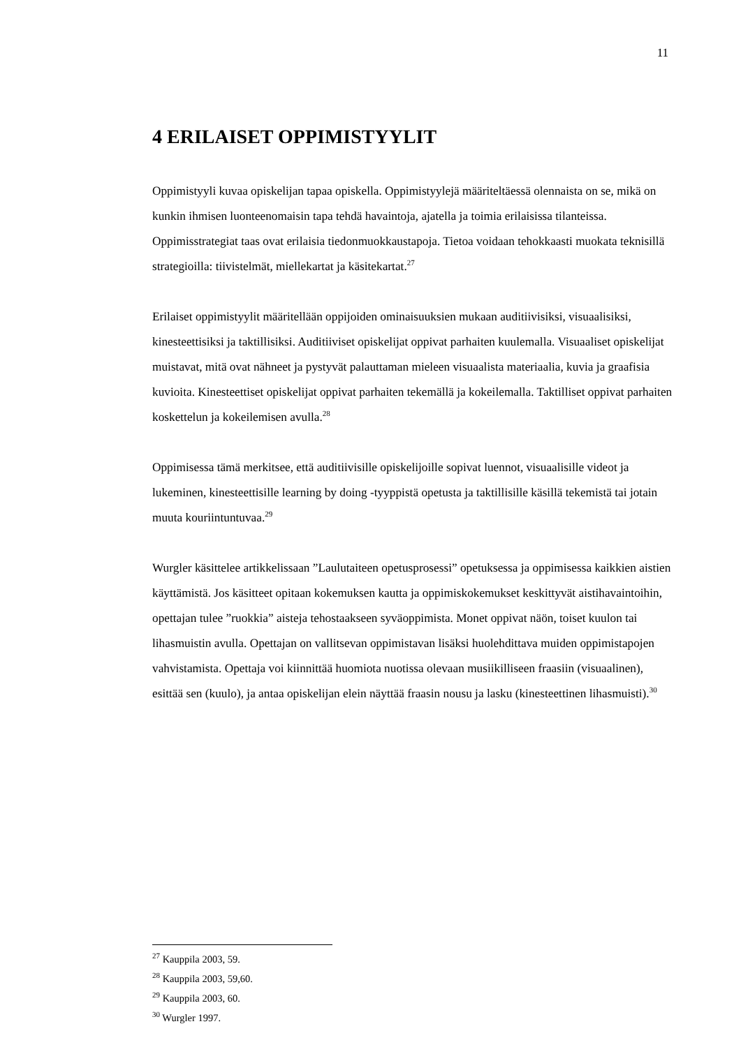11
4 ERILAISET OPPIMISTYYLIT
Oppimistyyli kuvaa opiskelijan tapaa opiskella. Oppimistyylejä määriteltäessä olennaista on se, mikä on kunkin ihmisen luonteenomaisin tapa tehdä havaintoja, ajatella ja toimia erilaisissa tilanteissa. Oppimisstrategiat taas ovat erilaisia tiedonmuokkaustapoja. Tietoa voidaan tehokkaasti muokata teknisillä strategioilla: tiivistelmät, miellekartat ja käsitekartat.<sup>27</sup>
Erilaiset oppimistyylit määritellään oppijoiden ominaisuuksien mukaan auditiivisiksi, visuaalisiksi, kinesteettisiksi ja taktillisiksi. Auditiiviset opiskelijat oppivat parhaiten kuulemalla. Visuaaliset opiskelijat muistavat, mitä ovat nähneet ja pystyvät palauttaman mieleen visuaalista materiaalia, kuvia ja graafisia kuvioita. Kinesteettiset opiskelijat oppivat parhaiten tekemällä ja kokeilemalla. Taktilliset oppivat parhaiten koskettelun ja kokeilemisen avulla.<sup>28</sup>
Oppimisessa tämä merkitsee, että auditiivisille opiskelijoille sopivat luennot, visuaalisille videot ja lukeminen, kinesteettisille learning by doing -tyyppistä opetusta ja taktillisille käsillä tekemistä tai jotain muuta kouriintuntuvaa.<sup>29</sup>
Wurgler käsittelee artikkelissaan ”Laulutaiteen opetusprosessi” opetuksessa ja oppimisessa kaikkien aistien käyttämistä. Jos käsitteet opitaan kokemuksen kautta ja oppimiskokemukset keskittyvät aistihavaintoihin, opettajan tulee ”ruokkia” aisteja tehostaakseen syväoppimista. Monet oppivat näön, toiset kuulon tai lihasmuistin avulla. Opettajan on vallitsevan oppimistavan lisäksi huolehdittava muiden oppimistapojen vahvistamista. Opettaja voi kiinnittää huomiota nuotissa olevaan musiikilliseen fraasiin (visuaalinen), esittää sen (kuulo), ja antaa opiskelijan elein näyttää fraasin nousu ja lasku (kinesteettinen lihasmuisti).<sup>30</sup>
<sup>27</sup> Kauppila 2003, 59.
<sup>28</sup> Kauppila 2003, 59,60.
<sup>29</sup> Kauppila 2003, 60.
<sup>30</sup> Wurgler 1997.